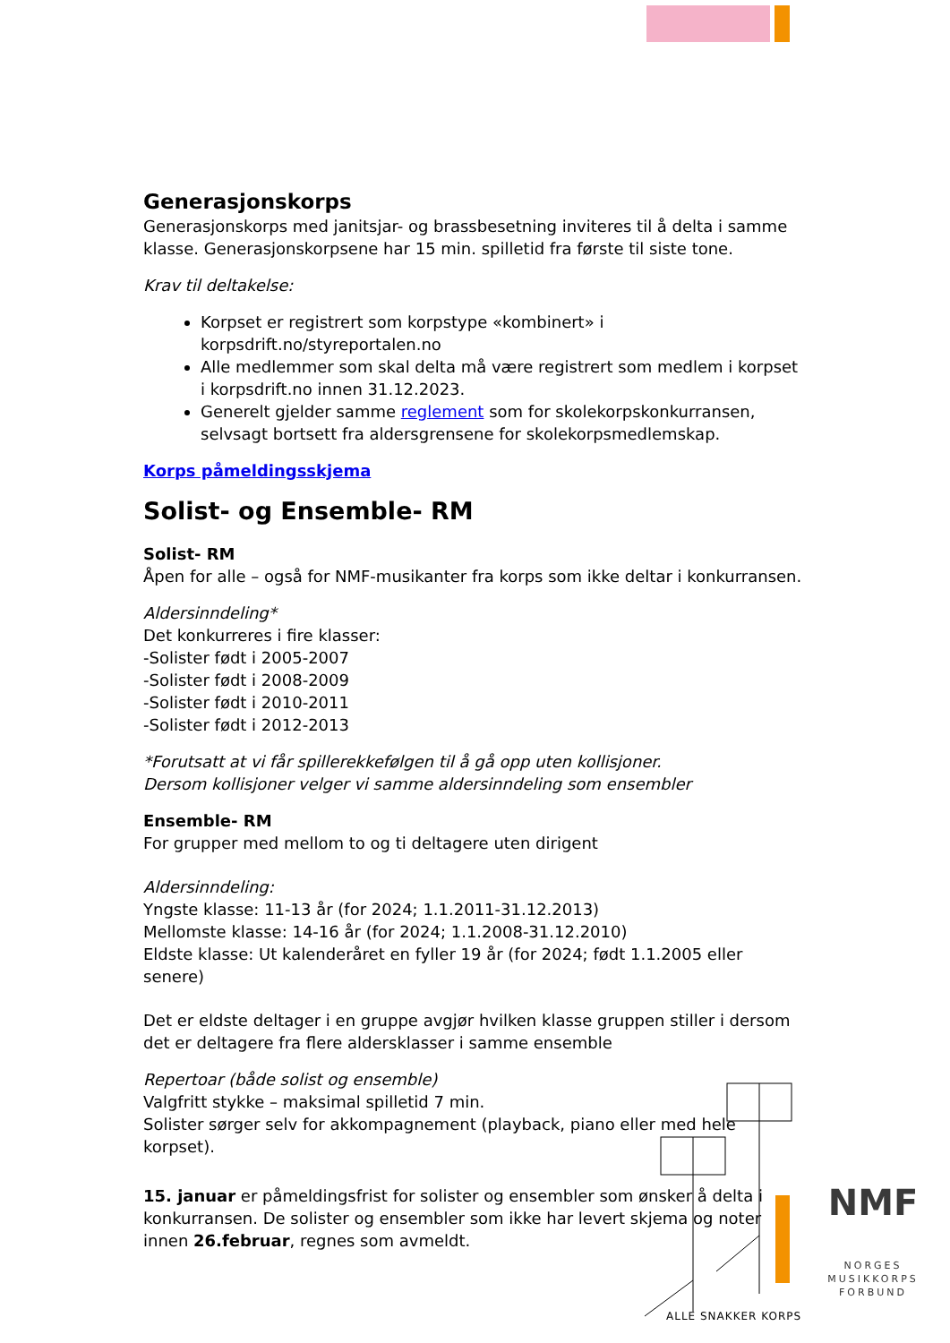Generasjonskorps
Generasjonskorps med janitsjar- og brassbesetning inviteres til å delta i samme klasse. Generasjonskorpsene har 15 min. spilletid fra første til siste tone.
Krav til deltakelse:
Korpset er registrert som korpstype «kombinert» i korpsdrift.no/styreportalen.no
Alle medlemmer som skal delta må være registrert som medlem i korpset i korpsdrift.no innen 31.12.2023.
Generelt gjelder samme reglement som for skolekorpskonkurransen, selvsagt bortsett fra aldersgrensene for skolekorpsmedlemskap.
Korps påmeldingsskjema
Solist- og Ensemble- RM
Solist- RM
Åpen for alle – også for NMF-musikanter fra korps som ikke deltar i konkurransen.
Aldersinndeling*
Det konkurreres i fire klasser:
-Solister født i 2005-2007
-Solister født i 2008-2009
-Solister født i 2010-2011
-Solister født i 2012-2013
*Forutsatt at vi får spillerekkefølgen til å gå opp uten kollisjoner.
Dersom kollisjoner velger vi samme aldersinndeling som ensembler
Ensemble- RM
For grupper med mellom to og ti deltagere uten dirigent
Aldersinndeling:
Yngste klasse: 11-13 år (for 2024; 1.1.2011-31.12.2013)
Mellomste klasse: 14-16 år (for 2024; 1.1.2008-31.12.2010)
Eldste klasse: Ut kalenderåret en fyller 19 år (for 2024; født 1.1.2005 eller senere)
Det er eldste deltager i en gruppe avgjør hvilken klasse gruppen stiller i dersom det er deltagere fra flere aldersklasser i samme ensemble
Repertoar (både solist og ensemble)
Valgfritt stykke – maksimal spilletid 7 min.
Solister sørger selv for akkompagnement (playback, piano eller med hele korpset).
15. januar er påmeldingsfrist for solister og ensembler som ønsker å delta i konkurransen. De solister og ensembler som ikke har levert skjema og noter innen 26.februar, regnes som avmeldt.
ALLE SNAKKER KORPS
NMF
NORGES
MUSIKKORPS
FORBUND